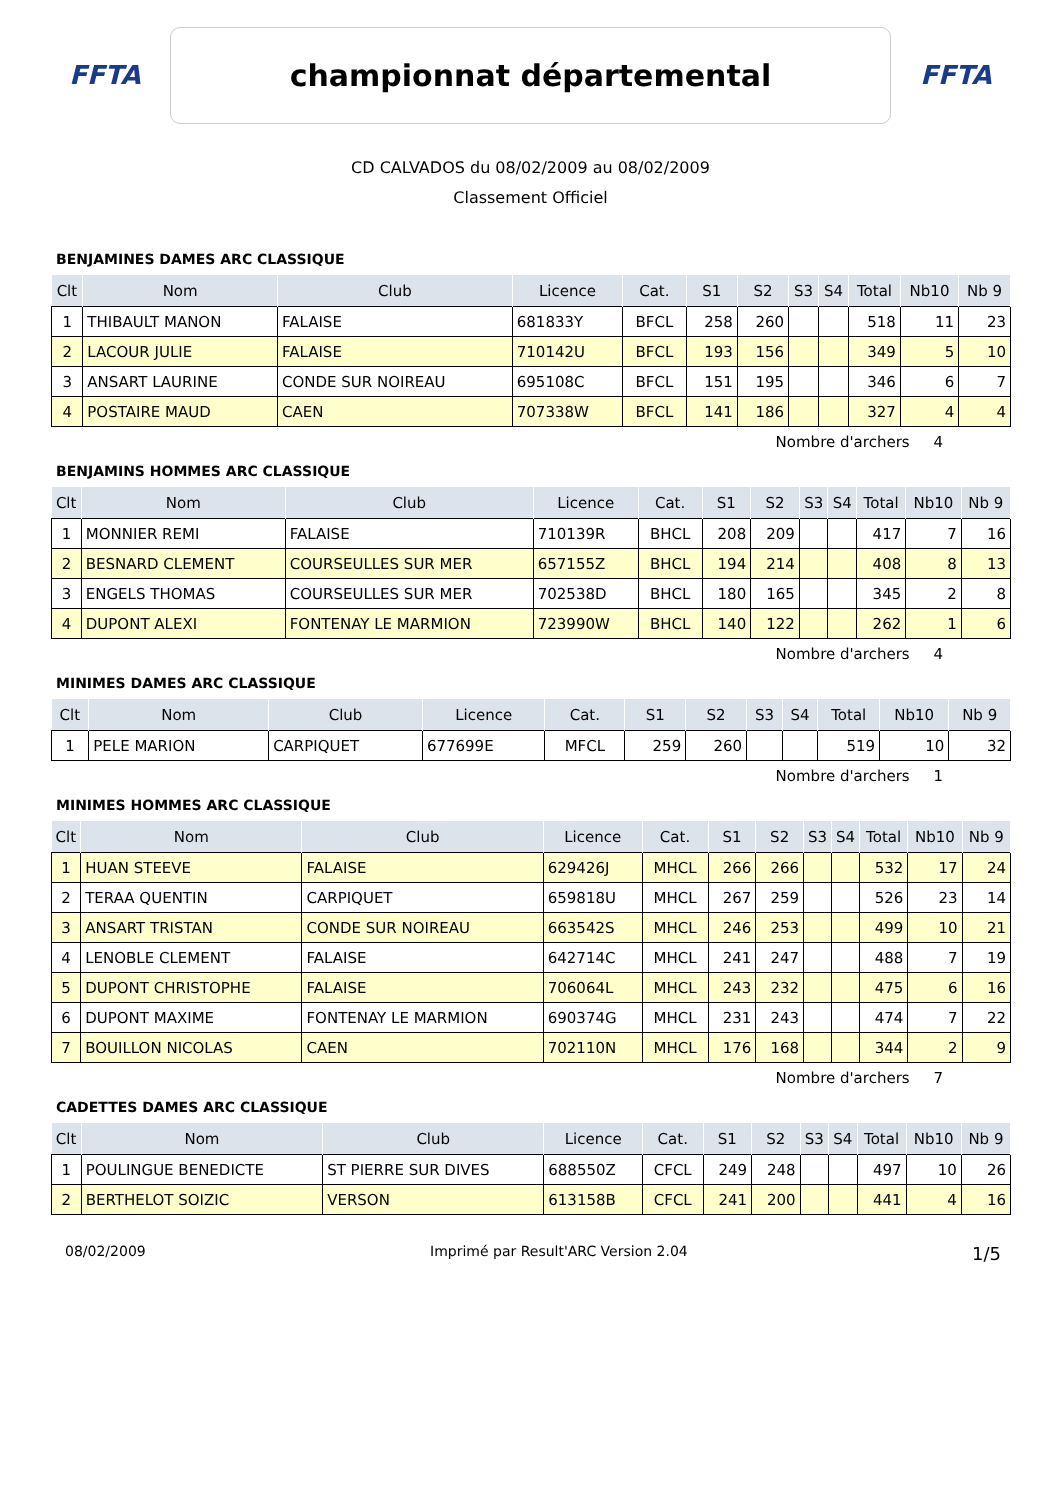FFTA
championnat départemental
FFTA
CD CALVADOS du 08/02/2009 au 08/02/2009
Classement Officiel
BENJAMINES DAMES ARC CLASSIQUE
| Clt | Nom | Club | Licence | Cat. | S1 | S2 | S3 | S4 | Total | Nb10 | Nb 9 |
| --- | --- | --- | --- | --- | --- | --- | --- | --- | --- | --- | --- |
| 1 | THIBAULT MANON | FALAISE | 681833Y | BFCL | 258 | 260 | | | 518 | 11 | 23 |
| 2 | LACOUR JULIE | FALAISE | 710142U | BFCL | 193 | 156 | | | 349 | 5 | 10 |
| 3 | ANSART LAURINE | CONDE SUR NOIREAU | 695108C | BFCL | 151 | 195 | | | 346 | 6 | 7 |
| 4 | POSTAIRE MAUD | CAEN | 707338W | BFCL | 141 | 186 | | | 327 | 4 | 4 |
Nombre d'archers 4
BENJAMINS HOMMES ARC CLASSIQUE
| Clt | Nom | Club | Licence | Cat. | S1 | S2 | S3 | S4 | Total | Nb10 | Nb 9 |
| --- | --- | --- | --- | --- | --- | --- | --- | --- | --- | --- | --- |
| 1 | MONNIER REMI | FALAISE | 710139R | BHCL | 208 | 209 | | | 417 | 7 | 16 |
| 2 | BESNARD CLEMENT | COURSEULLES SUR MER | 657155Z | BHCL | 194 | 214 | | | 408 | 8 | 13 |
| 3 | ENGELS THOMAS | COURSEULLES SUR MER | 702538D | BHCL | 180 | 165 | | | 345 | 2 | 8 |
| 4 | DUPONT ALEXI | FONTENAY LE MARMION | 723990W | BHCL | 140 | 122 | | | 262 | 1 | 6 |
Nombre d'archers 4
MINIMES DAMES ARC CLASSIQUE
| Clt | Nom | Club | Licence | Cat. | S1 | S2 | S3 | S4 | Total | Nb10 | Nb 9 |
| --- | --- | --- | --- | --- | --- | --- | --- | --- | --- | --- | --- |
| 1 | PELE MARION | CARPIQUET | 677699E | MFCL | 259 | 260 | | | 519 | 10 | 32 |
Nombre d'archers 1
MINIMES HOMMES ARC CLASSIQUE
| Clt | Nom | Club | Licence | Cat. | S1 | S2 | S3 | S4 | Total | Nb10 | Nb 9 |
| --- | --- | --- | --- | --- | --- | --- | --- | --- | --- | --- | --- |
| 1 | HUAN STEEVE | FALAISE | 629426J | MHCL | 266 | 266 | | | 532 | 17 | 24 |
| 2 | TERAA QUENTIN | CARPIQUET | 659818U | MHCL | 267 | 259 | | | 526 | 23 | 14 |
| 3 | ANSART TRISTAN | CONDE SUR NOIREAU | 663542S | MHCL | 246 | 253 | | | 499 | 10 | 21 |
| 4 | LENOBLE CLEMENT | FALAISE | 642714C | MHCL | 241 | 247 | | | 488 | 7 | 19 |
| 5 | DUPONT CHRISTOPHE | FALAISE | 706064L | MHCL | 243 | 232 | | | 475 | 6 | 16 |
| 6 | DUPONT MAXIME | FONTENAY LE MARMION | 690374G | MHCL | 231 | 243 | | | 474 | 7 | 22 |
| 7 | BOUILLON NICOLAS | CAEN | 702110N | MHCL | 176 | 168 | | | 344 | 2 | 9 |
Nombre d'archers 7
CADETTES DAMES ARC CLASSIQUE
| Clt | Nom | Club | Licence | Cat. | S1 | S2 | S3 | S4 | Total | Nb10 | Nb 9 |
| --- | --- | --- | --- | --- | --- | --- | --- | --- | --- | --- | --- |
| 1 | POULINGUE BENEDICTE | ST PIERRE SUR DIVES | 688550Z | CFCL | 249 | 248 | | | 497 | 10 | 26 |
| 2 | BERTHELOT SOIZIC | VERSON | 613158B | CFCL | 241 | 200 | | | 441 | 4 | 16 |
08/02/2009 Imprimé par Result'ARC Version 2.04 1/5